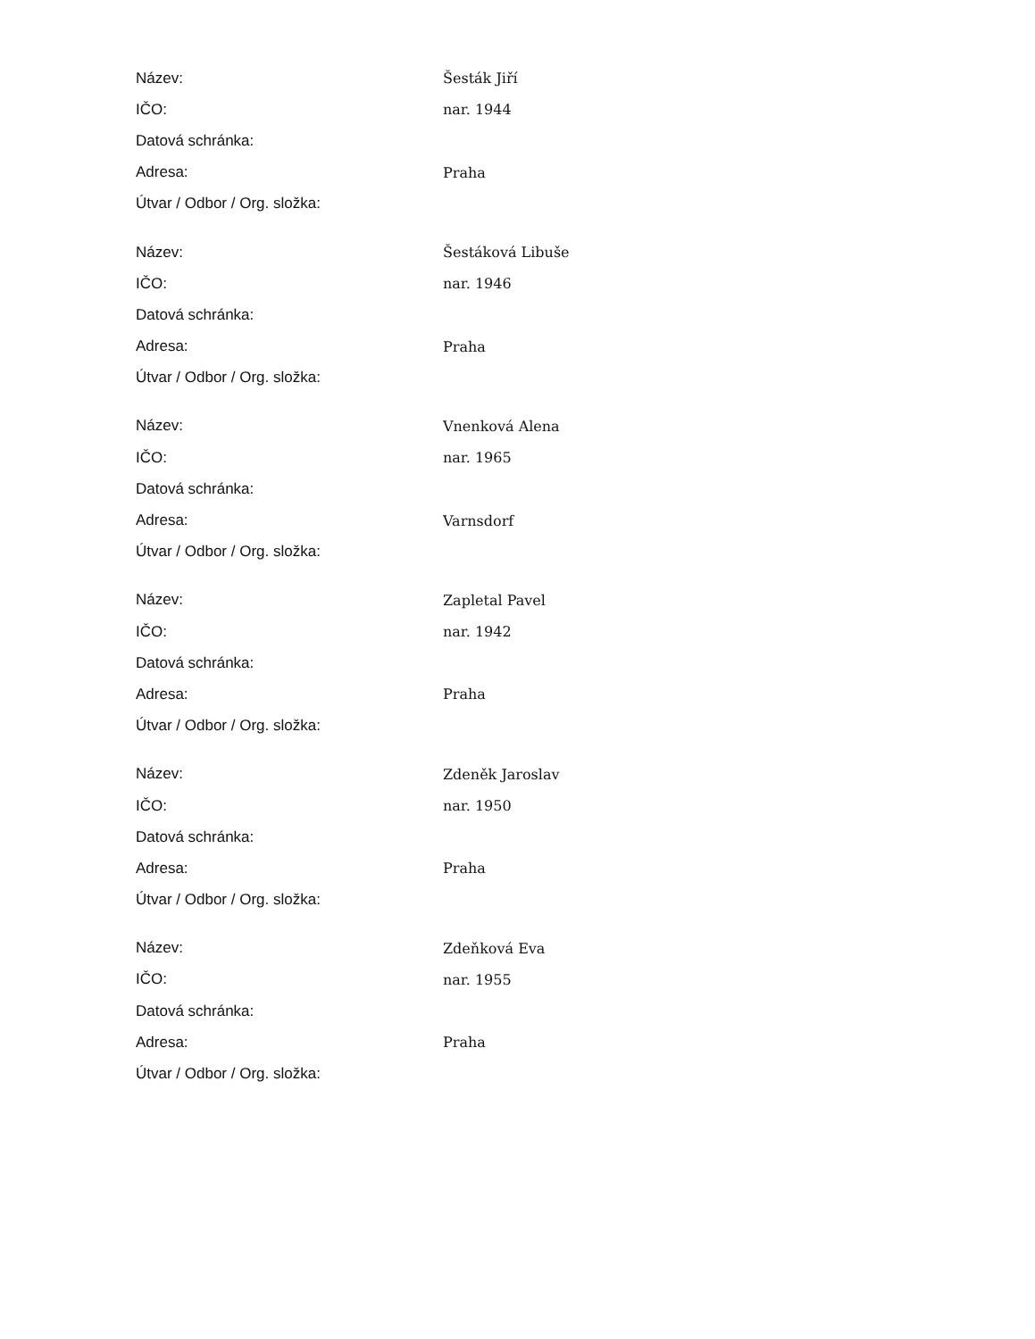| Název: | Šesták Jiří |
| IČO: | nar. 1944 |
| Datová schránka: | |
| Adresa: | Praha |
| Útvar / Odbor / Org. složka: | |
| Název: | Šestáková Libuše |
| IČO: | nar. 1946 |
| Datová schránka: | |
| Adresa: | Praha |
| Útvar / Odbor / Org. složka: | |
| Název: | Vnenková Alena |
| IČO: | nar. 1965 |
| Datová schránka: | |
| Adresa: | Varnsdorf |
| Útvar / Odbor / Org. složka: | |
| Název: | Zapletal Pavel |
| IČO: | nar. 1942 |
| Datová schránka: | |
| Adresa: | Praha |
| Útvar / Odbor / Org. složka: | |
| Název: | Zdeněk Jaroslav |
| IČO: | nar. 1950 |
| Datová schránka: | |
| Adresa: | Praha |
| Útvar / Odbor / Org. složka: | |
| Název: | Zdeňková Eva |
| IČO: | nar. 1955 |
| Datová schránka: | |
| Adresa: | Praha |
| Útvar / Odbor / Org. složka: | |